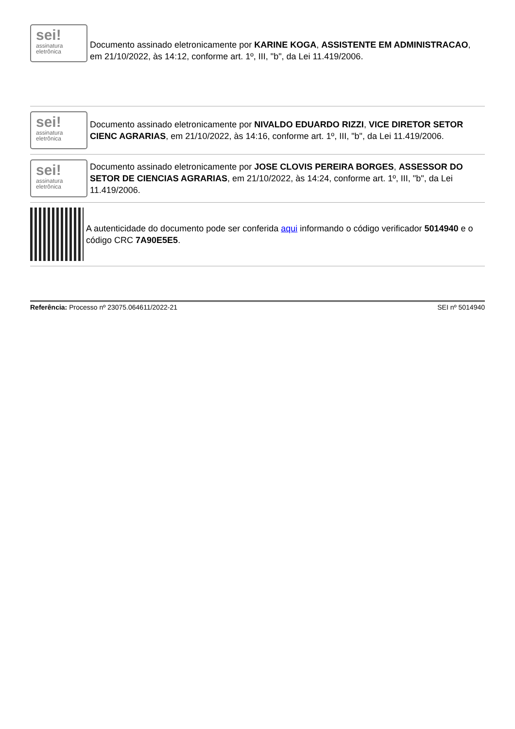sei!
assinatura
eletrônica
Documento assinado eletronicamente por KARINE KOGA, ASSISTENTE EM ADMINISTRACAO, em 21/10/2022, às 14:12, conforme art. 1º, III, "b", da Lei 11.419/2006.
sei!
assinatura
eletrônica
Documento assinado eletronicamente por NIVALDO EDUARDO RIZZI, VICE DIRETOR SETOR CIENC AGRARIAS, em 21/10/2022, às 14:16, conforme art. 1º, III, "b", da Lei 11.419/2006.
sei!
assinatura
eletrônica
Documento assinado eletronicamente por JOSE CLOVIS PEREIRA BORGES, ASSESSOR DO SETOR DE CIENCIAS AGRARIAS, em 21/10/2022, às 14:24, conforme art. 1º, III, "b", da Lei 11.419/2006.
A autenticidade do documento pode ser conferida aqui informando o código verificador 5014940 e o código CRC 7A90E5E5.
Referência: Processo nº 23075.064611/2022-21
SEI nº 5014940